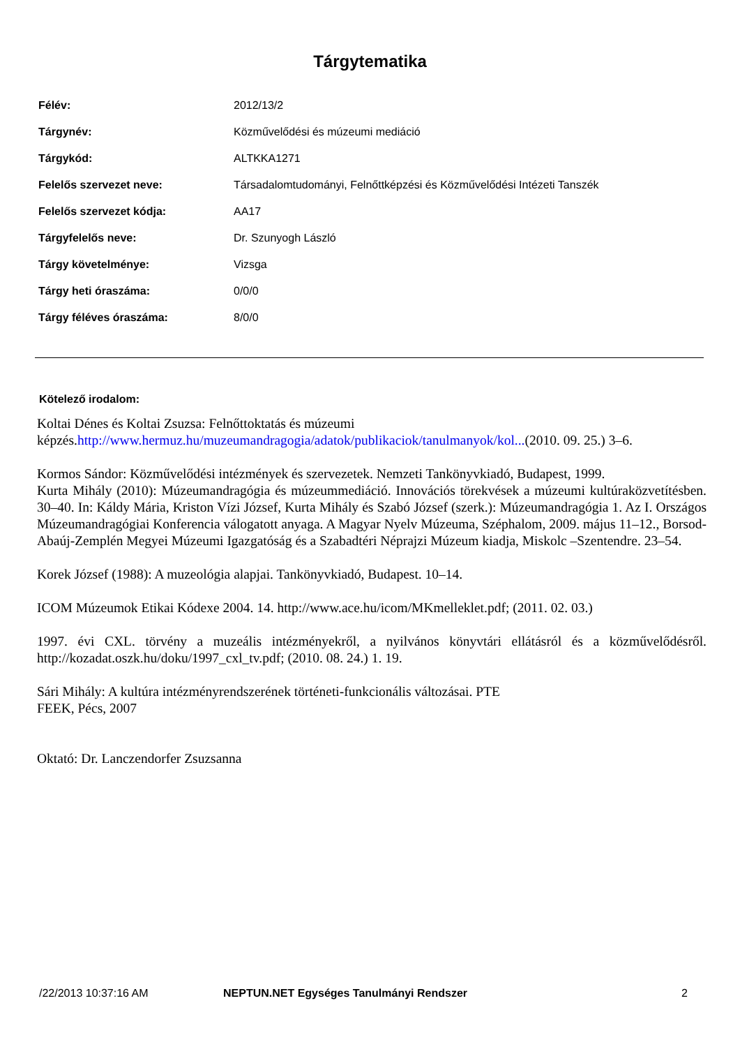Tárgytematika
| Félév: | 2012/13/2 |
| Tárgynév: | Közművelődési és múzeumi mediáció |
| Tárgykód: | ALTKKA1271 |
| Felelős szervezet neve: | Társadalomtudományi, Felnőttképzési és Közművelődési Intézeti Tanszék |
| Felelős szervezet kódja: | AA17 |
| Tárgyfelelős neve: | Dr. Szunyogh László |
| Tárgy követelménye: | Vizsga |
| Tárgy heti óraszáma: | 0/0/0 |
| Tárgy féléves óraszáma: | 8/0/0 |
Kötelező irodalom:
Koltai Dénes és Koltai Zsuzsa: Felnőttoktatás és múzeumi
képzés.http://www.hermuz.hu/muzeumandragogia/adatok/publikaciok/tanulmanyok/kol...(2010. 09. 25.) 3–6.
Kormos Sándor: Közművelődési intézmények és szervezetek. Nemzeti Tankönyvkiadó, Budapest, 1999.
Kurta Mihály (2010): Múzeumandragógia és múzeummediáció. Innovációs törekvések a múzeumi kultúraközvetítésben. 30–40. In: Káldy Mária, Kriston Vízi József, Kurta Mihály és Szabó József (szerk.): Múzeumandragógia 1. Az I. Országos Múzeumandragógiai Konferencia válogatott anyaga. A Magyar Nyelv Múzeuma, Széphalom, 2009. május 11–12., Borsod-Abaúj-Zemplén Megyei Múzeumi Igazgatóság és a Szabadtéri Néprajzi Múzeum kiadja, Miskolc –Szentendre. 23–54.
Korek József (1988): A muzeológia alapjai. Tankönyvkiadó, Budapest. 10–14.
ICOM Múzeumok Etikai Kódexe 2004. 14. http://www.ace.hu/icom/MKmelleklet.pdf; (2011. 02. 03.)
1997. évi CXL. törvény a muzeális intézményekről, a nyilvános könyvtári ellátásról és a közművelődésről. http://kozadat.oszk.hu/doku/1997_cxl_tv.pdf; (2010. 08. 24.) 1. 19.
Sári Mihály: A kultúra intézményrendszerének történeti-funkcionális változásai. PTE
FEEK, Pécs, 2007
Oktató: Dr. Lanczendorfer Zsuzsanna
/22/2013 10:37:16 AM NEPTUN.NET Egységes Tanulmányi Rendszer 2